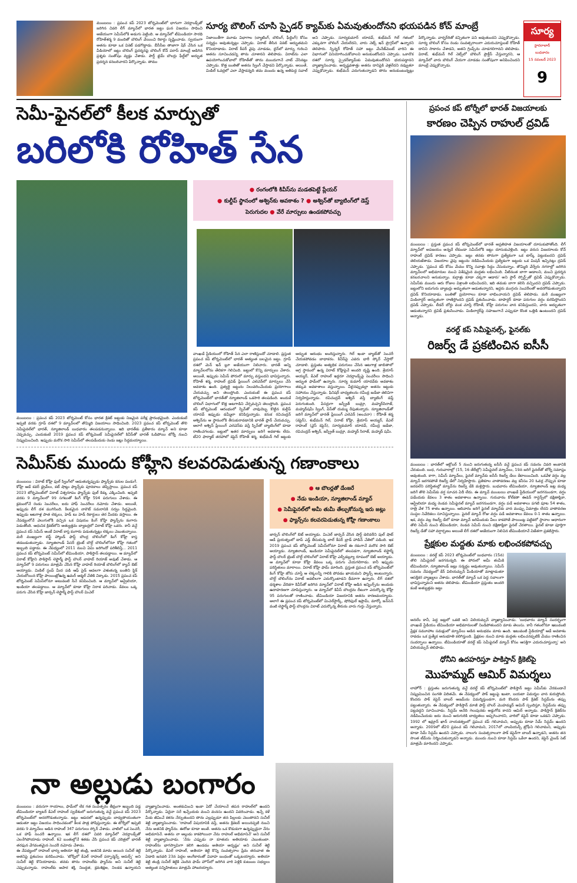ముంబయి : ప్రపంచ కప్ 2023 టోర్నమెంట్‌లో భాగంగా నెదర్లాండ్స్‌తో జరిగిన చివరి లీగ్ మ్యాచ్‌లో భారత జట్టు ఘన విజయం సాధించి అజేయంగా సెమీస్‌లోకి అడుగు పెట్టింది. ఆ మ్యాచ్‌లో టీమిండియా సారథి రోహిత్‌శర్మ 9 మందితో బౌలింగ్ వేయించి రికార్డు సృష్టించాడు. స్వయంగా అతను కూడా ఒక వికెట్ పడగొట్టాడు. బీసీసీఐ తాజాగా షేర్ చేసిన ఒక వీడియోలో జట్టు బౌలింగ్ ప్రదర్శనపై బౌలింగ్ కోచ్ పరాస్ మాంబ్రే అడిగిన ప్రశ్నకు సంతోషం వ్యక్తం చేశాడు. పార్ట్ టైమ్ బౌలర్లు ఫీల్డ్‌లో అద్భుత ప్రదర్శన కనబరిచారని పేర్కొన్నాడు. తాము
సూర్య బౌలింగ్ చూసి స్పైడర్ క్యామ్‌కు ఏమవుతుందోనని భయపడిన కోచ్ మాంబ్రే
నిజాయితీగా మూడు విభాగాల (బ్యాటింగ్, బౌలింగ్, ఫీల్డింగ్) కోసం సన్నద్ధం అవుతున్నట్లు చెప్పాడు. విరాట్ తీసిన వికెట్ అద్భుతమని కొనియాడాడు. విరాట్ కీపర్ వైపు చూడడం, లైన్‌లో మార్పు గురించి అతను సూచించడన్ని తాను చూశానని తెలిపాడు. విరాట్‌ను ఎలా ఉపయోగించుకోవాలో రోహిత్‌తో తాను ముందుగానే చాట్ చేసినట్లు చెప్పాడు. కొత్త బంతితో అతను స్వింగ్ చేస్తాడని పేర్కొన్నాడు. అయితే, మిడిల్ ఓవర్లలో ఎలా వేస్తాడన్నది తమ ముందు ఉన్న అతిపెద్ద సవాల్ అని చెప్పాడు. సూర్యకుమార్ యాదవ్, శుభ్‌మన్ గిల్ గతంలో ఎక్కువగా బౌలింగ్ చేయలేదని, వారు నెట్స్ ఇన్ ప్రొగ్రెస్‌లో ఉన్నారని తెలిపారు. స్పిన్నర్ రోహిత్ సహా జట్టు మేనేజ్‌మెంట్ వారిని ఈ విభాగంలో వినియోగించుకోవాలని అనుకుంటోందని చెప్పాడు. ఒకానొక దశలో సూర్య స్పైడర్‌క్యామ్‌కు ఏమవుతుందోనని భయపడ్డానని వ్యాఖ్యానించాడు. అదృష్టవశాత్తు అతను దానిపైకి వెళ్లలేదని నవ్వుతూ చెప్పుకొచ్చాడు. శుభ్‌మన్ ఎదుగుతున్నాడని తాను అనుకుంటున్నట్లు పేర్కొన్నాడు. వార్నర్‌రితో కచ్చితంగా పని అవుతుందని చెప్పుకొచ్చాడు. సూర్య బౌలింగ్ కోసం రెండు సంవత్సరాలుగా ఎదురుచూస్తుంటే రోహిత్ దానిని సాకారం చేశాడని, అతని గ్రింప్స్‌ను చూడగలిగానని తెలిపాడు. విరాట్, శుభ్‌మన్ గిల్ నెట్స్‌లో బౌలింగ్ ప్రాక్టీస్ చేస్తున్నారని, ఆ మ్యాచ్‌లో వారు బౌలింగ్ చేయగా చూడడం సంతోషంగా అనిపించిందని మాంబ్రే చెప్పుకొచ్చాడు.
సూర్య
హైదరాబాద్
బుధవారం
15 నవంబర్ 2023
9
సెమీ-ఫైనల్‌లో కీలక మార్పుతో
బరిలోకి రోహిత్ సేన
ముంబయి : ప్రపంచ కప్ 2023 టోర్నమెంట్ కోసం భారత క్రికెట్ జట్టుకు నిజమైన పరీక్ష ప్రారంభమైంది. ఎందుకంటే ఇప్పటి వరకు గ్రూప్ దశలో 9 మ్యాచ్‌లలో తొమ్మిది విజయాలు సాధించింది. 2023 ప్రపంచ కప్ టోర్నమెంట్ తొలి సెమీఫైనల్‌లో భారత్, న్యూజిలాండ్ బుధవారం తలపడనున్నాయి. ఇది భారత్‌కు ప్రతీకారం మ్యాచ్ అని కూడా చెప్పవచ్చు. ఎందుకంటే 2019 ప్రపంచ కప్ టోర్నమెంట్ సెమీఫైనల్‌లో కివీస్‌తో భారత్ ఓడిపోయి టోర్నీ నుంచి నిష్క్రమించింది. ఇప్పుడు మరొక సారి సెమీస్‌లో తలపడేందుకు రెండు జట్లు సిద్ధమయ్యాయి.
● రంగంలోకి కివీస్‌ను మడతపెట్టే ప్లేయర్
● కుల్దీప్ స్థానంలో అశ్విన్‌కు అవకాశం ? ● అశ్విన్‌తో బ్యాటింగ్‌లో డెప్త్
పెరుగుదల ● వేరే మార్పులు ఉండకపోవచ్చు
వాంఖడే స్టేడియంలో రోహిత్ సేన ఎలా రాణిస్తుందో చూడాలి. ప్రస్తుత ప్రపంచ కప్ టోర్నమెంట్‌లో భారత్ అత్యంత బలమైన జట్టు. గ్రూప్ దశలో మెన్ ఇన్ బ్లూ అజేయంగా నిలిచారు. భారత్ అన్ని మ్యాచ్‌లలోను తేలికగా గెలిచింది. జట్టులో కొన్ని మార్పులు చేశారు. అయితే, ఇప్పుడు సెమీస్ పోరులో మార్పు వస్తుందని భావిస్తున్నారు. రోహిత్ శర్మ, రాహుల్ ద్రవిడ్ ప్లేయింగ్ ఎలెవెన్‌లో మార్పులు చేసే అవకాశం ఉంది. ప్రత్యర్థి జట్టును నిలువరించేందుకు ప్రయోగాలు చేయవచ్చు అని తెలుస్తోంది. ఎందుకంటే ఈ ప్రపంచ కప్ టోర్నమెంట్‌లో భారత్‌తో న్యూజిలాండ్ ఒకసారి తలపడింది. అందుకే బౌలింగ్ విభాగంలో కొత్త ఆటగాడిని చేర్చవచ్చని తెలుస్తోంది. ప్రపంచ కప్ టోర్నమెంట్ ఆరంభంలో స్పిన్‌తో చావుదెబ్బ కొట్టిన కుల్దీప్ యాదవ్ ఇప్పుడు డమ్మీలా కనిపిస్తున్నాడు. కనుక రవిచంద్రన్ అశ్విన్‌ను ఆ స్థానంలోకి తీసుకురావడానికి భారత్ ప్లాన్ చేయవచ్చు. అలాగే అశ్విన్ ప్లేయింగ్ ఎలెవెన్‌కు వస్తే స్పిన్‌తో బ్యాటింగ్‌లో కూడా రాణించగలడు. జట్టులో ఇతర మార్పులు జరిగే అవకాశం లేదు. టీ20 ఫార్మాట్ తరహాలో కెప్టెన్ రోహిత్ శర్మ, శుభ్‌మన్ గిల్ జట్టుకు అద్భుత ఆరంభం అందిస్తున్నారు. గిల్ ఇంకా బ్యాట్‌తో సెంచరీ చేయకపోవడం బాధాకరం. కివీస్‌పై ఎవరు భారీ స్కోర్ చేస్తారో చూడాలి. ప్రస్తుతం అత్యధిక పరుగులు చేసిన ఆటగాళ్ల జాబితాలో అగ్ర స్థానంలో ఉన్న విరాట్ కోహ్లీపైనే అందరి దృష్టి ఉంది. శ్రేయాస్ అయ్యర్, కేఎల్ రాహుల్ ఇద్దరూ నెదర్లాండ్స్‌పై సెంచరీలు సాధించి అద్భుత ఫామ్‌లో ఉన్నారు. సూర్య కుమార్ యాదవ్‌కు అవకాశం తక్కువ అవకాశాలు వస్తున్నాయి. వీలైనప్పుడల్లా అతను జట్టుకు సహాయం చేస్తున్నాడు. ఫినిషర్ బాధ్యతలను రవీంద్ర జడేజా తెలివిగా నిర్వహిస్తున్నాడు. రవిచంద్రన్ అశ్విన్ వస్తే బ్యాటింగ్ డెప్త్ పెరుగుతుంది. పేసర్లుగా జస్ప్రీత్ బుమ్రా, మహ్మద్‌సిరాజ్, మహ్మద్‌షమీ స్వింగ్, పేస్‌తో దుమ్ము రేపుతున్నారు. న్యూజిలాండ్‌తో జరిగే మ్యాచ్‌లో భారత్ ప్లేయింగ్ ఎలెవెన్ (అంచనా) : రోహిత్ శర్మ (కెప్టెన్), శుభ్‌మన్ గిల్, విరాట్ కోహ్లీ, శ్రేయాస్ అయ్యర్, కేఎల్ రాహుల్ (వైస్ కెప్టెన్), సూర్యకుమార్ యాదవ్, రవీంద్ర జడేజా, రవిచంద్రన్ అశ్విన్, జస్ప్రీత్ బుమ్రా, మహ్మద్ సిరాజ్, మహ్మద్ షమీ.
సెమీస్‌కు ముందు కోహ్లీని కలవరపెడుతున్న గణాంకాలు
ముంబయి : విరాట్ కోహ్లీ ఫుల్ స్వింగ్‌లో ఆడుతున్నప్పుడు ఫ్యాన్స్‌కు కనుల పండుగే. కోహ్లీ ఆడే కవర్ డ్రైవ్‌లు, కట్ షాట్లు ఫ్యాన్స్‌కు పూనకాలు తెప్పిస్తాయి. ప్రపంచ కప్ 2023 టోర్నమెంట్‌లో విరాట్ విశ్వరూపం ఫ్యాన్స్‌కు ఫుల్ కిక్కు ఎక్కించింది. ఇప్పటి వరకు 9 మ్యాచ్‌లలో 99 సగటుతో కింగ్ కోహ్లీ 594 పరుగులు చేశాడు. ఈ క్రమంలోనే రెండు సెంచరీలు, ఐదు హాఫ్ సెంచరీలు నమోదు చేశాడు. అయితే, ఇప్పుడు లీగ్ దశ ముగిసింది. కీలకమైన నాకౌట్ సమరానికి సర్వం సిద్ధమైంది. ఇప్పుడు ఆటగాళ్ల పాత లెక్కలు, హెడ్ టు హెడ్ రికార్డులు తెర మీదకు వస్తాయి. ఈ నేపథ్యంలోనే వెలుగులోకి వచ్చిన ఒక విషయం కింగ్ కోహ్లీ ఫ్యాన్స్‌ను కంగారు పెడుతోంది. ఆధునిక క్రికెట్‌లోని అత్యుత్తమ బ్యాటర్లలో విరాట్ కోహ్లీ ఒకరు. కానీ వన్డే ప్రపంచ కప్ సెమీస్ అంటే విరాట్ కాస్త కంగారు పడుతున్నట్లు లెక్కలు చెబుతున్నాయి. మరీ ముఖ్యంగా లెఫ్ట్ హ్యాండ్ ఫాస్ట్ బౌలర్ల బౌలింగ్‌లో కింగ్ కోహ్లీ కాస్త తడబడుతున్నాడు. న్యూజిలాండ్ పేసర్ ట్రెంట్ బౌల్ట్ బౌలింగ్‌లోనూ కోహ్లీ గతంలో ఇబ్బంది పడ్డాడు. ఈ నేపథ్యంలో 2011 నుంచి ఏమి జరిగిందో పరిశీలిస్తే... 2011 ప్రపంచ కప్ టోర్నమెంట్ సెమీస్‌లో టీమిండియా, పాకిస్తాన్ తలపడ్డాయి. ఆ మ్యాచ్‌లో విరాట్ కోహ్లీని పాకిస్తాన్ లెఫ్టార్మ్ ఫాస్ట్ బౌలర్ వాహబ్ రియాజ్ అవుట్ చేశాడు. ఆ మ్యాచ్‌లో 9 పరుగులు మాత్రమే చేసిన కోహ్లీ వాహబ్ రియాజ్ బౌలింగ్‌లో క్యాచ్ ఔట్ అయ్యాడు. మిడిల్ స్టంప్ మీద పడి ఆఫ్ సైడ్ ఆవలగా వెళుతున్న బంతిని ఫ్లిక్ చేయబోయిన కోహ్లీ పాయింట్లోఉన్న ఉమర్ అక్మల్ చేతికి చిక్కాడు. 2015 ప్రపంచ కప్ టోర్నమెంట్ సెమీస్‌లోనూ అటువంటి సీనే కనిపించింది. ఆ మ్యాచ్‌లో ఆస్ట్రేలియా, ఇండియా తలపడ్డాయి. ఆ మ్యాచ్‌లో కూడా కోహ్లీ నిరాశ పరిచాడు. కేవలం ఒక్క పరుగు చేసిన కోహ్లీ జాన్సన్ లెఫ్టార్మ్ ఫాస్ట్ బౌలర్ మిచెల్
● ఆ బౌలర్లతో డేంజరే
● నేడు ఇండియా, న్యూజిలాండ్ మ్యాచ్
● సెమీఫైనల్‌లో అమీ తుమీ తేల్చుకోనున్న ఇరు జట్లు
● ఫ్యాన్స్‌ను కలవరపెడుతున్న కోహ్లీ గణాంకాలు
జాన్సన్ బౌలింగ్‌లో ఔట్ అయ్యాడు. మిచెల్ జాన్సన్ వేసిన షార్ట్ డెలివరీని పుల్ షాట్ ఆడే ప్రయత్నంలో టాప్ ఎడ్జ్ తీసుకున్న బాల్ కీపర్ బ్రాడ్ హాడిన్ చేతిలో పడింది. ఇక 2019 ప్రపంచ కప్ టోర్నమెంట్ సెమీస్‌లోనూ విరాట్ ఈ రకంగానే మరొక సారి ఔట్ అయ్యాడు. న్యూజిలాండ్, ఇండియా సెమీఫైనల్‌లో తలపడగా, న్యూజిలాండ్ లెఫ్టార్మ్ ఫాస్ట్ బౌలర్ ట్రెంట్ బౌల్ట్ బౌలింగ్‌లో విరాట్ కోహ్లీ ఎల్బీడబ్ల్యూ రూపంలో ఔట్ అయ్యాడు. ఆ మ్యాచ్‌లో కూడా కోహ్లీ కేవలం ఒక్క పరుగు చేయగలిగాడు. కానీ ఇప్పుడు పరిస్థితులు మారాయి. విరాట్ కోహ్లీ ఫామ్ మారింది. ప్రస్తుత ప్రపంచ కప్ టోర్నమెంట్‌లో కింగ్ కోహ్లీ జోరు చూస్తే ఆ లెక్కలన్నీ గాలికి పోవడం ఖాయమని ఫ్యాన్స్ అంటున్నారు. బౌల్ట్ బౌలింగ్‌ను విరాట్ అవలీలగా ఎదుర్కొంటాడని ధీమాగా ఉన్నారు. లీగ్ దశలో ధర్మశాల వేదికగా కివీస్‌తో జరిగిన మ్యాచ్‌లో విరాట్ కోహ్లీ ఆడిన ఇన్నింగ్స్‌ను అందుకు ఉదాహరణగా చూపిస్తున్నారు. ఆ మ్యాచ్‌లో కివీస్ బౌలర్లను దీటుగా ఎదుర్కొన్న కోహ్లీ 95 పరుగులతో రాణించాడు. టీమిండియా విజయానికి అతను కారణమయ్యాడు. అలాగే ఈ ప్రపంచ కప్ టోర్నమెంట్‌లో మిచెల్‌స్టార్క్, షోరిఫుల్ ఇస్లామ్, మార్కో జన్‌సెన్ వంటి లెఫ్టార్మ్ ఫాస్ట్ బౌలర్లను విరాట్ ఎదుర్కొన్న తీరును వారు గుర్తు చేస్తున్నారు.
నా అల్లుడు బంగారం
ముంబయి : వరుసగా గాయాలు, ఫామ్‌లో లేక గత సంవత్సరం తీవ్రంగా ఇబ్బంది పడ్డ టీమిండియా బ్యాటర్ కేఎల్ రాహుల్ స్వదేశంలో జరుగుతున్న వన్డే ప్రపంచ కప్ 2023 టోర్నమెంట్‌లో అదరగొడుతున్నాడు. జట్టు ఆపదలో ఉన్నప్పుడు బాధ్యతాయుతంగా ఆడుతూ జట్టు విజయం సాధించడంలో కీలక పాత్ర పోషిస్తున్నాడు. ఈ టోర్నీలో ఇప్పటి వరకు 9 మ్యాచ్‌లు ఆడిన రాహుల్ 347 పరుగులు స్కోర్ చేశాడు. వాటిలో ఒక సెంచరీ, ఒక హాఫ్ సెంచరీ ఉన్నాయి. ఇక లీగ్ దశలో చివరి మ్యాచ్‌లో నెదర్లాండ్స్‌తో చెలరేగిపోయాడు రాహుల్. 62 బంతుల్లోనే శతకం చేసి ప్రపంచ కప్ చరిత్రలో భారత్ తరఫున వేగవంతమైన సెంచరీ నమోదు చేశాడు.
ఈ నేపథ్యంలో రాహుల్ భార్య అతియా శెట్టి తండ్రి, అతనికి మామ అయిన సునీల్ శెట్టి అతనిపై ప్రశంసలు కురిపించాడు. 'టోర్నీలో కేఎల్ రాహుల్ పర్ఫార్మెన్స్ అదుర్స్' అని సునీల్ శెట్టి కొనియాడాడు. తనకు తాను రాహుల్‌కు ఫ్యాన్‌ను అని సునీల్ శెట్టి చెప్పుకున్నాడు. రాహుల్‌కు అపార శక్తి, నిబద్ధత, క్రమశిక్షణ, నిలకడ ఉన్నాయని వ్యాఖ్యానించాడు. అంతకుమించి ఇంకా ఏదో చేయాలనే తపన రాహుల్‌లో ఉందని పేర్కొన్నాడు. ఏదైనా సరే ఇచ్చేందుకు మంచి మనసు ఉందని వివరించాడు. ఇచ్చే కళే మీకు జీవించే కళను నేర్పుతుందని తాను ఎల్లప్పుడూ తన పిల్లలకు చెబుతానని సునీల్ శెట్టి వ్యాఖ్యానించాడు. 'రాహుల్ విషయానికి వస్తే, అతను క్రికెటర్ అయినప్పటి నుంచి నేను అతనికి ఫ్యాన్‌ను. ఈరోజు కూడా అంతే. అతను ఒక కొడుకుగా ఉన్నప్పుడైనా నేను అభిమానినే. అతను నా అల్లుడు కాకపోయినా నేను రాహుల్ అభిమానినే' అని సునీల్ శెట్టి వ్యాఖ్యానించాడు. 'నేను ఎప్పుడు నా కూతురు అతియాకు చెబుతుంటా. రాహుల్‌ను భాగస్వామిగా కలిగి ఉండడం అతియా అదృష్టం' అని సునీల్ శెట్టి పేర్కొన్నాడు. కేఎల్ రాహుల్, అతియా శెట్టి కొన్ని సంవత్సరాల ప్రేమ తరువాత ఈ ఏడాది జనవరి 23న పెద్దల అంగీకారంతో వివాహ బంధంతో ఒక్కటయ్యారు. అతియా శెట్టి తండ్రి సునీల్ శెట్టికి చెందిన ఫామ్ హౌస్‌లో జరిగిన వారి పెళ్లికి కుటుంబ సభ్యులు అత్యంత సన్నిహితులు మాత్రమే హాజరయ్యారు.
ప్రపంచ కప్ టోర్నీలో భారత్ విజయాలకు
కారణం చెప్పిన రాహుల్ ద్రవిడ్
ముంబయి : ప్రస్తుత ప్రపంచ కప్ టోర్నమెంట్‌లో భారత్ అప్రతిహత విజయాలతో దూసుకుపోతోంది. లీగ్ మ్యాచ్‌లో అపజయం అన్నదే లేకుండా సెమీస్‌లోకి జట్టు దూసుకువెళ్లింది. జట్టు వరుస విజయాలకు కోచ్ రాహుల్ ద్రవిడ్ కారణం చెప్పాడు. జట్టు తనకు తానుగా ప్రత్యేకంగా ఒక టాస్క్ పెట్టుకుందని ద్రవిడ్ తెలియజేశాడు. విజయాల వైపు జట్టును నడిపించేందుకు ప్రత్యేకంగా జట్టుకు ఒక మిషన్ ఇచ్చినట్లు ద్రవిడ్ చెప్పాడు. 'ప్రపంచ కప్ కోసం మేము కొన్ని సవాళ్లు సిద్ధం చేసుకున్నాం. తొమ్మిది వేర్వేరు నగరాల్లో జరిగిన మ్యాచ్‌లలో అభిమానుల నుంచి విశేషమైన మద్దతు లభించింది. వీటినంత బాగా ఆడాలని, మంచి ప్రదర్శన కనబరచాలని అనుకున్నాం. కుర్రాళ్లు కూడా చక్కగా ఆడారు' అని స్టార్ స్పోర్ట్స్‌తో ద్రవిడ్ చెప్పుకొచ్చాడు. సెమీస్‌కు ముందు ఆరు రోజుల విశ్రాంతి లభించిందని, ఇది తమకు బాగా కలిసి వచ్చిందని ద్రవిడ్ చెప్పాడు. జట్టులోని ఐదుగురు బ్యాటర్లు అద్భుతంగా ఆడుతున్నారని, ఇద్దరు ముగ్గురు సెంచరీలతో అదరగొడుతున్నారని ద్రవిడ్ కొనియాడాడు. బంతితో ప్రయోగాలు కూడా లాభించాయని ద్రవిడ్ తెలిపాడు. మరీ ముఖ్యంగా మిడిలార్డర్ అద్భుతంగా రాణిస్తోందని ద్రవిడ్ ప్రశంసించాడు. టాపార్డర్ కూడా పరుగుల వర్షం కురిపిస్తోందని ద్రవిడ్ చెప్పాడు. లీడర్ బోర్డు వంక చూస్తే రోహిత్, కోహ్లీ పరుగుల వాన కనిపిస్తుందని, వారు అద్భుతంగా ఆడుతున్నారని ద్రవిడ్ ప్రశంసించాడు. మిడిలార్డర్‌పై సహజంగానే ఎప్పుడూ కొంత ఒత్తిడి ఉంటుందని ద్రవిడ్ అన్నాడు.
వరల్డ్ కప్ సెమీఫైనల్స్, ఫైనల్‌కు
రిజర్వ్ డే ప్రకటించిన ఐసీసీ
ముంబయి : భారత్‌లో అక్టోబర్ 5 నుంచి జరుగుతున్న ఐసీసీ వన్డే ప్రపంచ కప్ సమరం చివరి అంకానికి చేరుకుంది. బుధ, గురువారాల్లో (15, 16 తేదీల్లో) సెమీఫైనల్ మ్యాచ్‌లు, 19న జరిగే ఫైనల్‌తో టోర్నీ సమాప్తం అవుతుంది. కాగా, సెమీస్ మ్యాచ్‌లు, ఫైనల్ మ్యాచ్‌కు ఐసీసీ రిజర్వ్ డేలు కేటాయించింది. ఒకవేళ వర్షం వల్ల మ్యాచ్ జరగకపోతే రిజర్వ్ డేలో నిర్వహిస్తారు. ప్రతికూల వాతావరణం వల్ల కనీసం 20 ఓవర్ల చొప్పున కూడా జరపలేని పరిస్థితుల్లో మ్యాచ్‌ను రిజర్వ్ డేకి మళ్లిస్తారు. బుధవారం టీమిండియా, న్యూజిలాండ్ జట్ల మధ్య జరిగే తొలి సెమీస్‌కు వర్ష సూచన ఏదీ లేదు. ఈ మ్యాచ్ ముంబయి వాంఖడే స్టేడియంలో జరగనుండగా, వర్షం పడేందుకు కేవలం 3 శాతం అవకాశాలు ఉన్నాయి. గురువారం కోల్‌కతా ఈడెన్ గార్డెన్స్‌లో దక్షిణాఫ్రికా, ఆస్ట్రేలియా మధ్య రెండవ సెమీఫైనల్ మ్యాచ్ జరగనుండగా, వర్షం పడే అవకాశాలు పగటి పూట 54 శాతం, రాత్రి వేళ 75 శాతం ఉన్నాయి. ఆదివారం జరిగే ఫైనల్ మ్యాచ్‌కు వాన ముప్పు ఏమాత్రం లేదని వాతావరణ సంస్థల నివేదికలు సూచిస్తున్నాయి. ఫైనల్ మ్యాచ్ రోజు వర్షం పడే అవకాశాలు కేవలం 0-1 శాతం ఉన్నాయి. ఇక, వర్షం వల్ల రిజర్వ్ డేలో కూడా మ్యాచ్ జరిపేందుకు వీలు కాకపోతే పాయింట్ల పట్టికలో స్థానాల ఆధారంగా తొలి సెమీస్ నుంచి టీమిండియా, రెండవ సెమీస్ నుంచి దక్షిణాఫ్రికా ఫైనల్ చేరతాయి. ఫైనల్ కూడా పూర్తిగా రిజర్వ్ డేతో సహా వర్షార్పణం అయితే లీగ్ దశలో అజేయంగా నిలిచిన టీమిండియానే విజేతగా ప్రకటిస్తారు.
ప్రేక్షకుల మద్దతు మాకు లభించకపోవచ్చు
ముంబయి : వరల్డ్ కప్ 2023 టోర్నమెంట్‌లో బుధవారం (15న) తొలి సెమీఫైనల్ జరగనున్నది. ఈ పోరులో అమీ తుమీకి టీమిండియా, న్యూజిలాండ్ జట్లు సన్నద్ధం అవుతున్నాయి. సెమీస్ సమరం నేపథ్యంలో కేన్ విలియమ్సన్ మీడియాతో మాట్లాడుతూ ఆసక్తికర వ్యాఖ్యలు చేశాడు. భారత్‌తో మ్యాచ్ ఒక పెద్ద సవాలుగా భావిస్తున్నామని అతను తెలిపాడు. టీమిండియా ప్రస్తుతం అందరి కంటే అత్యుత్తమ జట్టు
అనలేం కానీ, పెద్ద జట్లలో ఒకటి అని విలియమ్సన్ వ్యాఖ్యానించాడు. 'బుధవారం మ్యాచ్ సందర్భంగా వాంఖడే స్టేడియం టీమిండియా అభిమానులతో నిండిపోతుందని మాకు తెలుసు. కానీ గతంలోనూ ఇటువంటి ప్రేక్షక సమూహాల సమక్షంలో మ్యాచ్‌లు ఆడిన అనుభవం మాకు ఉంది. ఇటువంటి స్టేడియాల్లో ఆడే అవకాశం రావడం ఒక ప్రత్యేక అనుభూతి కలిగిస్తుంది. ప్రేక్షకుల నుంచి మాకు మద్దతు లభించనప్పటికీ మేము రాణించిన సందర్భాలు ఉన్నాయి. టీమిండియాతో వరల్డ్ కప్ సెమీఫైనల్ మ్యాచ్ కోసం ఆసక్తిగా ఎదురుచూస్తున్నా' అని విలియమ్సన్ తెలిపాడు.
ధోనీని ఉదహరిస్తూ పాకిస్తాన్ క్రికెట్‌పై
మొహమ్మద్ ఆమిర్ విమర్శలు
లాహోర్ : ప్రస్తుతం జరుగుతున్న వన్డే వరల్డ్ కప్ టోర్నమెంట్‌లో పాకిస్తాన్ జట్టు సెమీస్‌కు చేరకుండానే నిష్క్రమించిన సంగతి విదితమే. ఈ నేపథ్యంలో పాక్ జట్టుపై ఇంటా, బయటా విమర్శల వాన కురుస్తోంది. కొందరు పాక్ కెప్టెన్ బాబర్ ఆజమ్‌ను విమర్శిస్తుండగా, మరి కొందరు పాక్ క్రికెట్ సిస్టమ్‌ను తప్పు పట్టుతున్నారు. ఈ నేపథ్యంలో పాకిస్తాన్ మాజీ ఫాస్ట్ బౌలర్ మొహమ్మద్ ఆమిర్ స్పందిస్తూ, సిస్టమ్‌ను తప్పు పట్టవద్దని సూచించాడు. సిస్టమ్ అనేది గెలుపునకు అడ్డుగోడ కాదని ఆమిర్ అన్నాడు. పాకిస్తాన్ క్రికెట్‌ను నడిపించేందుకు ఐదు నుంచి ఆరుగురికి బాధ్యతలు అప్పగించారని, వారిలో కెప్టెన్ కూడా ఒకడని చెప్పాడు. 1992 లో ఇమ్రాన్ ఖాన్ నాయకత్వంలో ప్రపంచ కప్ గెలిచామని, అప్పుడు కూడా సేమ్ సిస్టమ్ ఉందని అన్నాడు. 2009లో టీ20 ప్రపంచ కప్ గెలిచామని, 2017లో చాంపియన్స్ ట్రోఫీని గెలిచామని, అప్పుడు కూడా సేమ్ సిస్టమ్ ఉందని చెప్పాడు. నాలుగు సంవత్సరాలుగా పాక్ కెప్టెన్‌గా బాబర్ ఉన్నాడని, అతను తన సొంత టీమ్‌ను నిర్మించుకున్నాడని అన్నాడు. ముందు నుంచి కూడా సిస్టమ్ ఒకేలా ఉందని, కెప్టెన్ మైండ్ సెట్ మాత్రమే మారిందని చెప్పాడు.